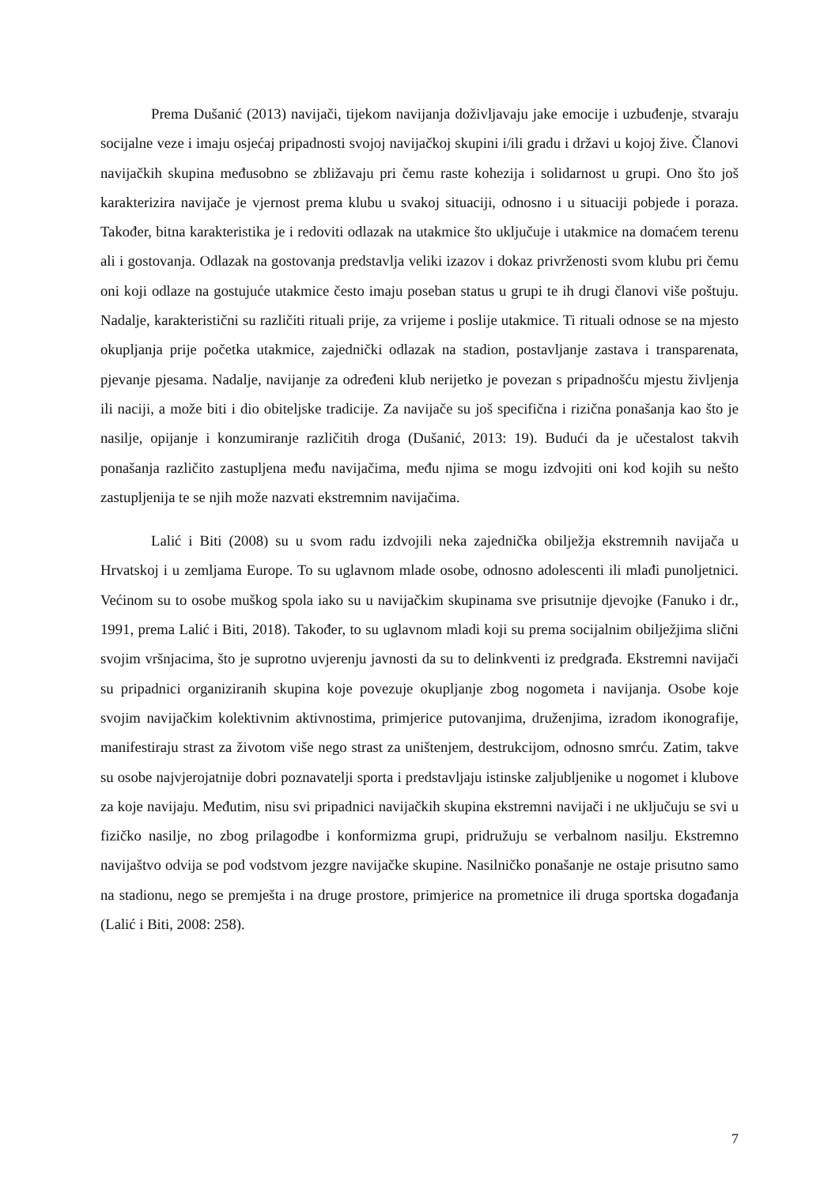Prema Dušanić (2013) navijači, tijekom navijanja doživljavaju jake emocije i uzbuđenje, stvaraju socijalne veze i imaju osjećaj pripadnosti svojoj navijačkoj skupini i/ili gradu i državi u kojoj žive. Članovi navijačkih skupina međusobno se zbližavaju pri čemu raste kohezija i solidarnost u grupi. Ono što još karakterizira navijače je vjernost prema klubu u svakoj situaciji, odnosno i u situaciji pobjede i poraza. Također, bitna karakteristika je i redoviti odlazak na utakmice što uključuje i utakmice na domaćem terenu ali i gostovanja. Odlazak na gostovanja predstavlja veliki izazov i dokaz privrženosti svom klubu pri čemu oni koji odlaze na gostujuće utakmice često imaju poseban status u grupi te ih drugi članovi više poštuju. Nadalje, karakteristični su različiti rituali prije, za vrijeme i poslije utakmice. Ti rituali odnose se na mjesto okupljanja prije početka utakmice, zajednički odlazak na stadion, postavljanje zastava i transparenata, pjevanje pjesama. Nadalje, navijanje za određeni klub nerijetko je povezan s pripadnošću mjestu življenja ili naciji, a može biti i dio obiteljske tradicije. Za navijače su još specifična i rizična ponašanja kao što je nasilje, opijanje i konzumiranje različitih droga (Dušanić, 2013: 19). Budući da je učestalost takvih ponašanja različito zastupljena među navijačima, među njima se mogu izdvojiti oni kod kojih su nešto zastupljenija te se njih može nazvati ekstremnim navijačima.
Lalić i Biti (2008) su u svom radu izdvojili neka zajednička obilježja ekstremnih navijača u Hrvatskoj i u zemljama Europe. To su uglavnom mlade osobe, odnosno adolescenti ili mlađi punoljetnici. Većinom su to osobe muškog spola iako su u navijačkim skupinama sve prisutnije djevojke (Fanuko i dr., 1991, prema Lalić i Biti, 2018). Također, to su uglavnom mladi koji su prema socijalnim obilježjima slični svojim vršnjacima, što je suprotno uvjerenju javnosti da su to delinkventi iz predgrađa. Ekstremni navijači su pripadnici organiziranih skupina koje povezuje okupljanje zbog nogometa i navijanja. Osobe koje svojim navijačkim kolektivnim aktivnostima, primjerice putovanjima, druženjima, izradom ikonografije, manifestiraju strast za životom više nego strast za uništenjem, destrukcijom, odnosno smrću. Zatim, takve su osobe najvjerojatnije dobri poznavatelji sporta i predstavljaju istinske zaljubljenike u nogomet i klubove za koje navijaju. Međutim, nisu svi pripadnici navijačkih skupina ekstremni navijači i ne uključuju se svi u fizičko nasilje, no zbog prilagodbe i konformizma grupi, pridružuju se verbalnom nasilju. Ekstremno navijaštvo odvija se pod vodstvom jezgre navijačke skupine. Nasilničko ponašanje ne ostaje prisutno samo na stadionu, nego se premješta i na druge prostore, primjerice na prometnice ili druga sportska događanja (Lalić i Biti, 2008: 258).
7